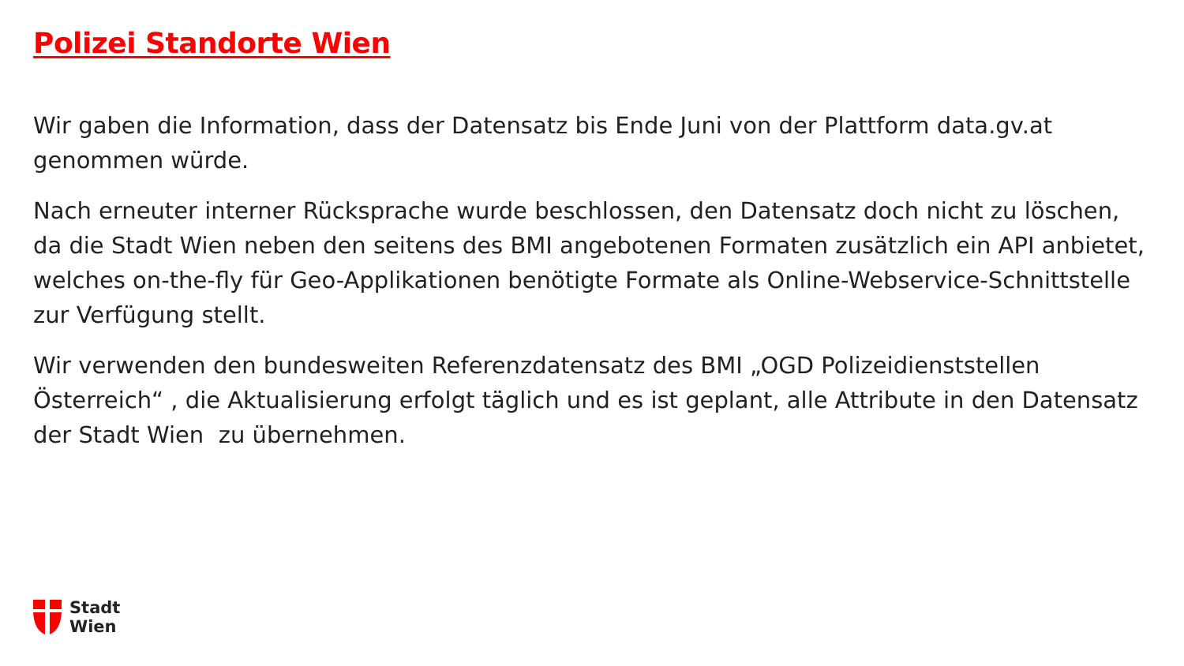Polizei Standorte Wien
Wir gaben die Information, dass der Datensatz bis Ende Juni von der Plattform data.gv.at genommen würde.
Nach erneuter interner Rücksprache wurde beschlossen, den Datensatz doch nicht zu löschen, da die Stadt Wien neben den seitens des BMI angebotenen Formaten zusätzlich ein API anbietet, welches on-the-fly für Geo-Applikationen benötigte Formate als Online-Webservice-Schnittstelle zur Verfügung stellt.
Wir verwenden den bundesweiten Referenzdatensatz des BMI „OGD Polizeidienststellen Österreich“ , die Aktualisierung erfolgt täglich und es ist geplant, alle Attribute in den Datensatz der Stadt Wien zu übernehmen.
Stadt
Wien